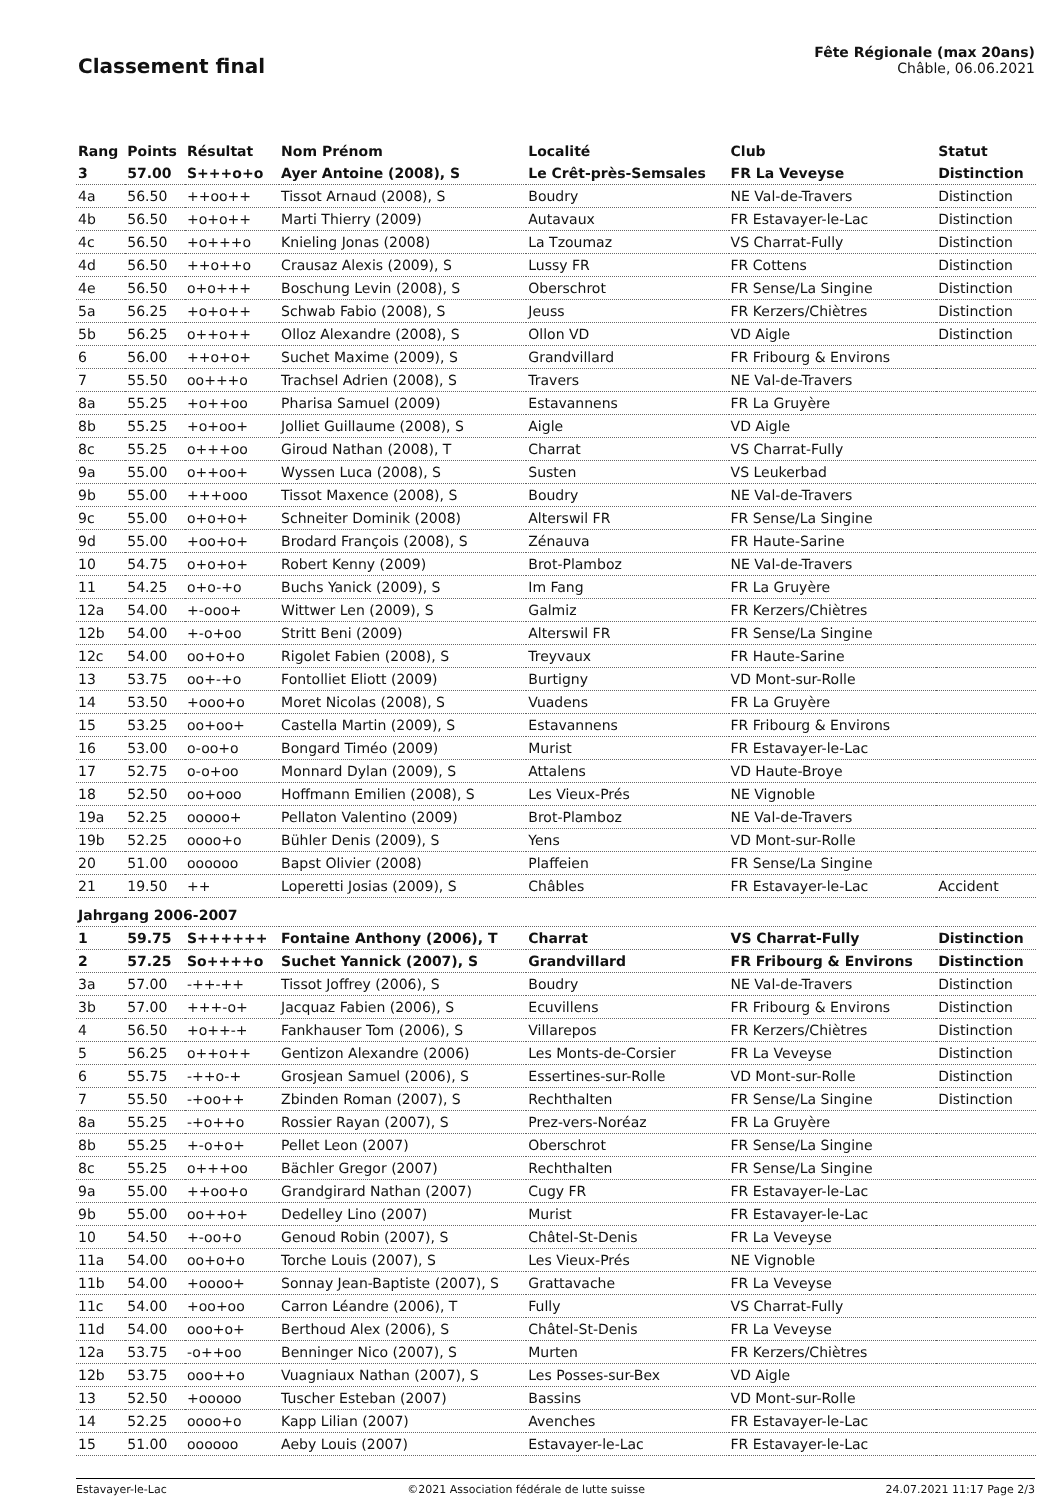Classement final
Fête Régionale (max 20ans)
Châble, 06.06.2021
| Rang | Points | Résultat | Nom Prénom | Localité | Club | Statut |
| --- | --- | --- | --- | --- | --- | --- |
| 3 | 57.00 | S+++o+o | Ayer Antoine (2008), S | Le Crêt-près-Semsales | FR La Veveyse | Distinction |
| 4a | 56.50 | ++oo++ | Tissot Arnaud (2008), S | Boudry | NE Val-de-Travers | Distinction |
| 4b | 56.50 | +o+o++ | Marti Thierry (2009) | Autavaux | FR Estavayer-le-Lac | Distinction |
| 4c | 56.50 | +o+++o | Knieling Jonas (2008) | La Tzoumaz | VS Charrat-Fully | Distinction |
| 4d | 56.50 | ++o++o | Crausaz Alexis (2009), S | Lussy FR | FR Cottens | Distinction |
| 4e | 56.50 | o+o+++ | Boschung Levin (2008), S | Oberschrot | FR Sense/La Singine | Distinction |
| 5a | 56.25 | +o+o++ | Schwab Fabio (2008), S | Jeuss | FR Kerzers/Chiètres | Distinction |
| 5b | 56.25 | o++o++ | Olloz Alexandre (2008), S | Ollon VD | VD Aigle | Distinction |
| 6 | 56.00 | ++o+o+ | Suchet Maxime (2009), S | Grandvillard | FR Fribourg & Environs | |
| 7 | 55.50 | oo+++o | Trachsel Adrien (2008), S | Travers | NE Val-de-Travers | |
| 8a | 55.25 | +o++oo | Pharisa Samuel (2009) | Estavannens | FR La Gruyère | |
| 8b | 55.25 | +o+oo+ | Jolliet Guillaume (2008), S | Aigle | VD Aigle | |
| 8c | 55.25 | o+++oo | Giroud Nathan (2008), T | Charrat | VS Charrat-Fully | |
| 9a | 55.00 | o++oo+ | Wyssen Luca (2008), S | Susten | VS Leukerbad | |
| 9b | 55.00 | +++ooo | Tissot Maxence (2008), S | Boudry | NE Val-de-Travers | |
| 9c | 55.00 | o+o+o+ | Schneiter Dominik (2008) | Alterswil FR | FR Sense/La Singine | |
| 9d | 55.00 | +oo+o+ | Brodard François (2008), S | Zénauva | FR Haute-Sarine | |
| 10 | 54.75 | o+o+o+ | Robert Kenny (2009) | Brot-Plamboz | NE Val-de-Travers | |
| 11 | 54.25 | o+o-+o | Buchs Yanick (2009), S | Im Fang | FR La Gruyère | |
| 12a | 54.00 | +-ooo+ | Wittwer Len (2009), S | Galmiz | FR Kerzers/Chiètres | |
| 12b | 54.00 | +-o+oo | Stritt Beni (2009) | Alterswil FR | FR Sense/La Singine | |
| 12c | 54.00 | oo+o+o | Rigolet Fabien (2008), S | Treyvaux | FR Haute-Sarine | |
| 13 | 53.75 | oo+-+o | Fontolliet Eliott (2009) | Burtigny | VD Mont-sur-Rolle | |
| 14 | 53.50 | +ooo+o | Moret Nicolas (2008), S | Vuadens | FR La Gruyère | |
| 15 | 53.25 | oo+oo+ | Castella Martin (2009), S | Estavannens | FR Fribourg & Environs | |
| 16 | 53.00 | o-oo+o | Bongard Timéo (2009) | Murist | FR Estavayer-le-Lac | |
| 17 | 52.75 | o-o+oo | Monnard Dylan (2009), S | Attalens | VD Haute-Broye | |
| 18 | 52.50 | oo+ooo | Hoffmann Emilien (2008), S | Les Vieux-Prés | NE Vignoble | |
| 19a | 52.25 | ooooo+ | Pellaton Valentino (2009) | Brot-Plamboz | NE Val-de-Travers | |
| 19b | 52.25 | oooo+o | Bühler Denis (2009), S | Yens | VD Mont-sur-Rolle | |
| 20 | 51.00 | oooooo | Bapst Olivier (2008) | Plaffeien | FR Sense/La Singine | |
| 21 | 19.50 | ++ | Loperetti Josias (2009), S | Châbles | FR Estavayer-le-Lac | Accident |
| Jahrgang 2006-2007 | | | | | | |
| 1 | 59.75 | S++++++ | Fontaine Anthony (2006), T | Charrat | VS Charrat-Fully | Distinction |
| 2 | 57.25 | So++++o | Suchet Yannick (2007), S | Grandvillard | FR Fribourg & Environs | Distinction |
| 3a | 57.00 | -++-++ | Tissot Joffrey (2006), S | Boudry | NE Val-de-Travers | Distinction |
| 3b | 57.00 | +++-o+ | Jacquaz Fabien (2006), S | Ecuvillens | FR Fribourg & Environs | Distinction |
| 4 | 56.50 | +o++-+ | Fankhauser Tom (2006), S | Villarepos | FR Kerzers/Chiètres | Distinction |
| 5 | 56.25 | o++o++ | Gentizon Alexandre (2006) | Les Monts-de-Corsier | FR La Veveyse | Distinction |
| 6 | 55.75 | -++o-+ | Grosjean Samuel (2006), S | Essertines-sur-Rolle | VD Mont-sur-Rolle | Distinction |
| 7 | 55.50 | -+oo++ | Zbinden Roman (2007), S | Rechthalten | FR Sense/La Singine | Distinction |
| 8a | 55.25 | -+o++o | Rossier Rayan (2007), S | Prez-vers-Noréaz | FR La Gruyère | |
| 8b | 55.25 | +-o+o+ | Pellet Leon (2007) | Oberschrot | FR Sense/La Singine | |
| 8c | 55.25 | o+++oo | Bächler Gregor (2007) | Rechthalten | FR Sense/La Singine | |
| 9a | 55.00 | ++oo+o | Grandgirard Nathan (2007) | Cugy FR | FR Estavayer-le-Lac | |
| 9b | 55.00 | oo++o+ | Dedelley Lino (2007) | Murist | FR Estavayer-le-Lac | |
| 10 | 54.50 | +-oo+o | Genoud Robin (2007), S | Châtel-St-Denis | FR La Veveyse | |
| 11a | 54.00 | oo+o+o | Torche Louis (2007), S | Les Vieux-Prés | NE Vignoble | |
| 11b | 54.00 | +oooo+ | Sonnay Jean-Baptiste (2007), S | Grattavache | FR La Veveyse | |
| 11c | 54.00 | +oo+oo | Carron Léandre (2006), T | Fully | VS Charrat-Fully | |
| 11d | 54.00 | ooo+o+ | Berthoud Alex (2006), S | Châtel-St-Denis | FR La Veveyse | |
| 12a | 53.75 | -o++oo | Benninger Nico (2007), S | Murten | FR Kerzers/Chiètres | |
| 12b | 53.75 | ooo++o | Vuagniaux Nathan (2007), S | Les Posses-sur-Bex | VD Aigle | |
| 13 | 52.50 | +ooooo | Tuscher Esteban (2007) | Bassins | VD Mont-sur-Rolle | |
| 14 | 52.25 | oooo+o | Kapp Lilian (2007) | Avenches | FR Estavayer-le-Lac | |
| 15 | 51.00 | oooooo | Aeby Louis (2007) | Estavayer-le-Lac | FR Estavayer-le-Lac | |
Estavayer-le-Lac ©2021 Association fédérale de lutte suisse 24.07.2021 11:17 Page 2/3